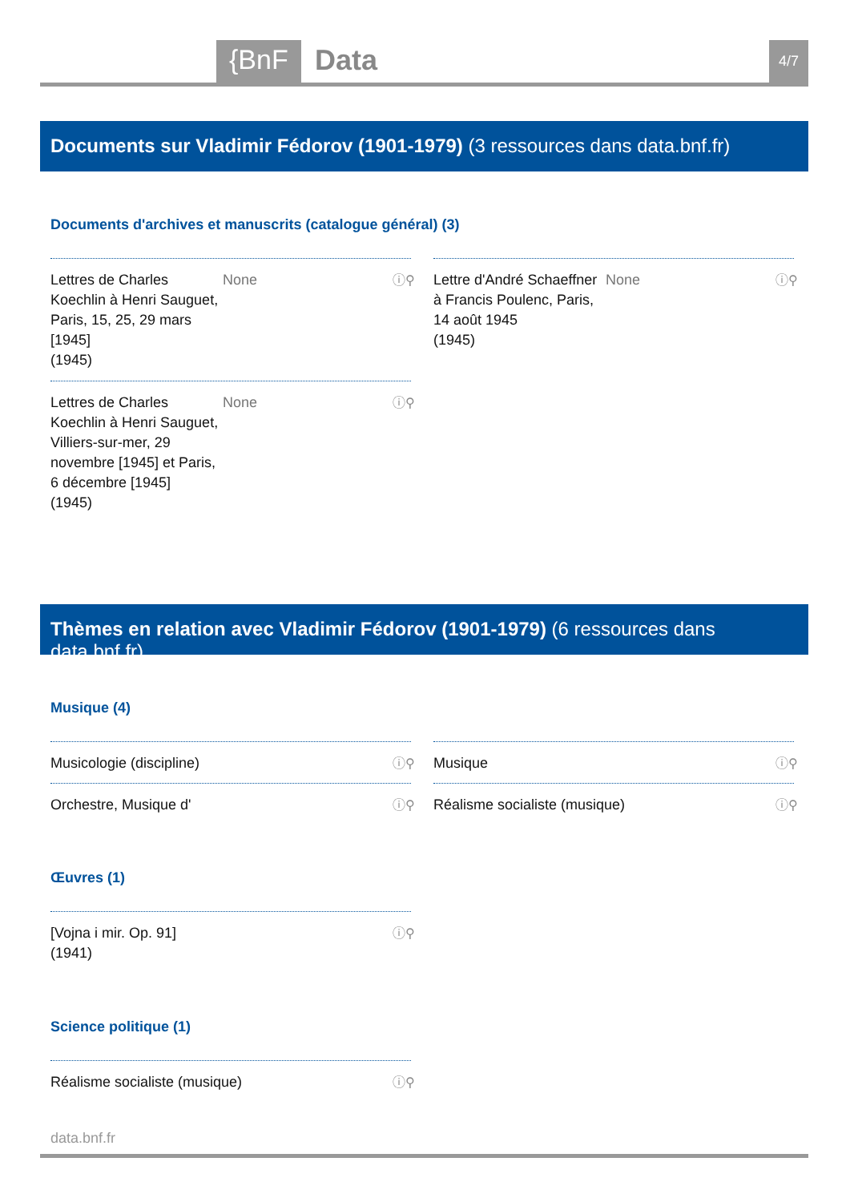{BnF Data 4/7
Documents sur Vladimir Fédorov (1901-1979) (3 ressources dans data.bnf.fr)
Documents d'archives et manuscrits (catalogue général) (3)
Lettres de Charles Koechlin à Henri Sauguet, Paris, 15, 25, 29 mars [1945]
(1945) None
ⓘ⚲
Lettre d'André Schaeffner à Francis Poulenc, Paris, 14 août 1945
(1945) None
ⓘ⚲
Lettres de Charles Koechlin à Henri Sauguet, Villiers-sur-mer, 29 novembre [1945] et Paris, 6 décembre [1945]
(1945) None
ⓘ⚲
Thèmes en relation avec Vladimir Fédorov (1901-1979) (6 ressources dans data.bnf.fr)
Musique (4)
Musicologie (discipline) ⓘ⚲ Musique ⓘ⚲
Orchestre, Musique d' ⓘ⚲ Réalisme socialiste (musique) ⓘ⚲
Œuvres (1)
[Vojna i mir. Op. 91]
(1941)
ⓘ⚲
Science politique (1)
Réalisme socialiste (musique) ⓘ⚲
data.bnf.fr